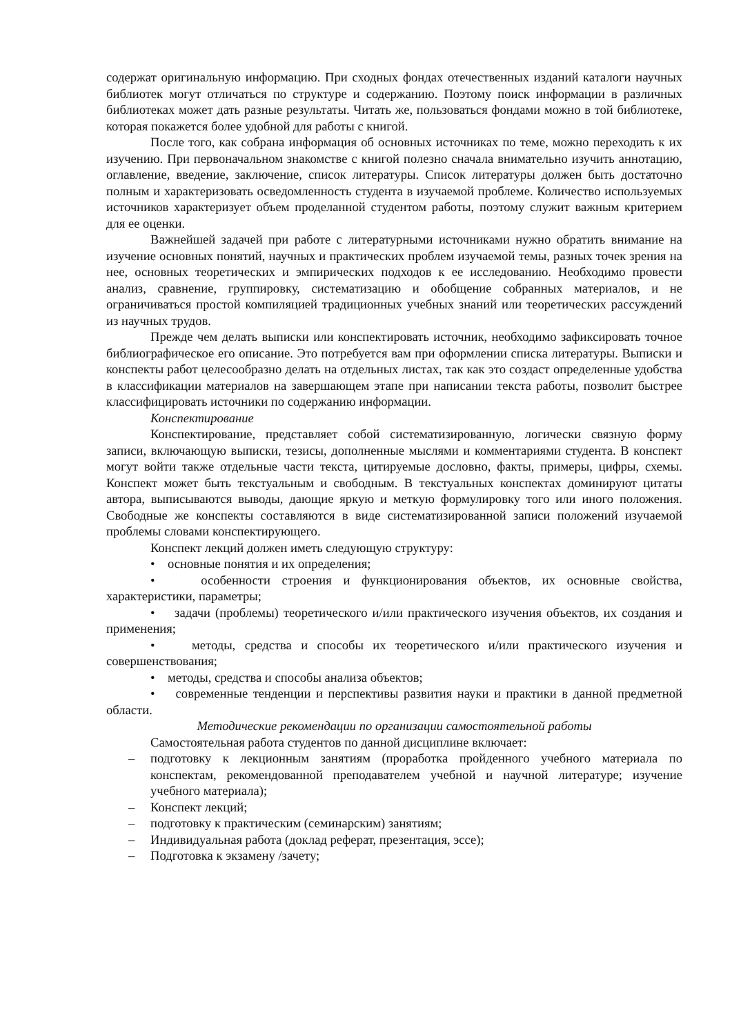содержат оригинальную информацию. При сходных фондах отечественных изданий каталоги научных библиотек могут отличаться по структуре и содержанию. Поэтому поиск информации в различных библиотеках может дать разные результаты. Читать же, пользоваться фондами можно в той библиотеке, которая покажется более удобной для работы с книгой.
После того, как собрана информация об основных источниках по теме, можно переходить к их изучению. При первоначальном знакомстве с книгой полезно сначала внимательно изучить аннотацию, оглавление, введение, заключение, список литературы. Список литературы должен быть достаточно полным и характеризовать осведомленность студента в изучаемой проблеме. Количество используемых источников характеризует объем проделанной студентом работы, поэтому служит важным критерием для ее оценки.
Важнейшей задачей при работе с литературными источниками нужно обратить внимание на изучение основных понятий, научных и практических проблем изучаемой темы, разных точек зрения на нее, основных теоретических и эмпирических подходов к ее исследованию. Необходимо провести анализ, сравнение, группировку, систематизацию и обобщение собранных материалов, и не ограничиваться простой компиляцией традиционных учебных знаний или теоретических рассуждений из научных трудов.
Прежде чем делать выписки или конспектировать источник, необходимо зафиксировать точное библиографическое его описание. Это потребуется вам при оформлении списка литературы. Выписки и конспекты работ целесообразно делать на отдельных листах, так как это создаст определенные удобства в классификации материалов на завершающем этапе при написании текста работы, позволит быстрее классифицировать источники по содержанию информации.
Конспектирование
Конспектирование, представляет собой систематизированную, логически связную форму записи, включающую выписки, тезисы, дополненные мыслями и комментариями студента. В конспект могут войти также отдельные части текста, цитируемые дословно, факты, примеры, цифры, схемы. Конспект может быть текстуальным и свободным. В текстуальных конспектах доминируют цитаты автора, выписываются выводы, дающие яркую и меткую формулировку того или иного положения. Свободные же конспекты составляются в виде систематизированной записи положений изучаемой проблемы словами конспектирующего.
Конспект лекций должен иметь следующую структуру:
• основные понятия и их определения;
• особенности строения и функционирования объектов, их основные свойства, характеристики, параметры;
• задачи (проблемы) теоретического и/или практического изучения объектов, их создания и применения;
• методы, средства и способы их теоретического и/или практического изучения и совершенствования;
• методы, средства и способы анализа объектов;
• современные тенденции и перспективы развития науки и практики в данной предметной области.
Методические рекомендации по организации самостоятельной работы
Самостоятельная работа студентов по данной дисциплине включает:
– подготовку к лекционным занятиям (проработка пройденного учебного материала по конспектам, рекомендованной преподавателем учебной и научной литературе; изучение учебного материала);
– Конспект лекций;
– подготовку к практическим (семинарским) занятиям;
– Индивидуальная работа (доклад реферат, презентация, эссе);
– Подготовка к экзамену /зачету;